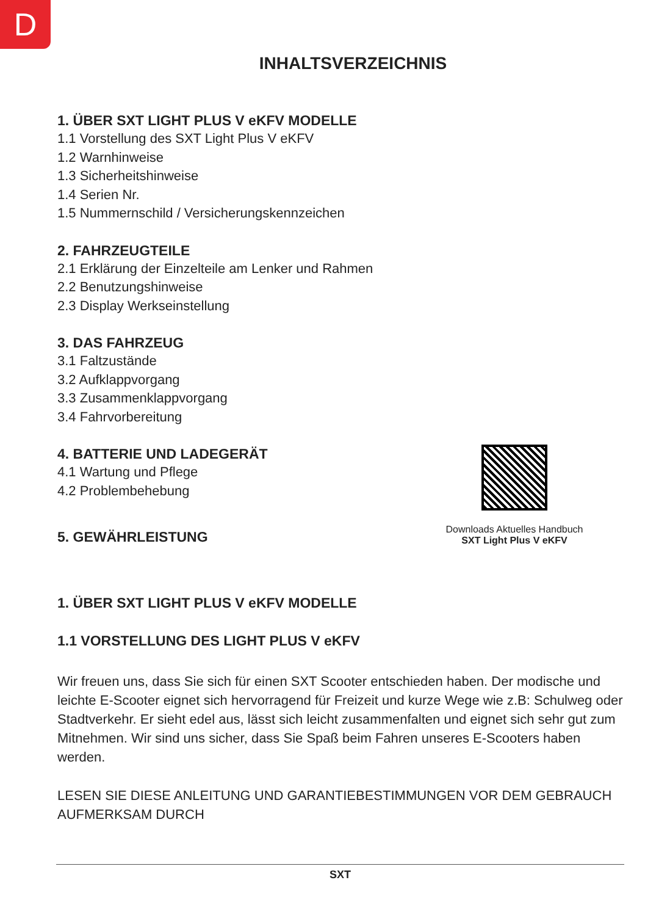D
INHALTSVERZEICHNIS
1. ÜBER SXT LIGHT PLUS V eKFV MODELLE
1.1 Vorstellung des SXT Light Plus V eKFV
1.2 Warnhinweise
1.3 Sicherheitshinweise
1.4 Serien Nr.
1.5 Nummernschild / Versicherungskennzeichen
2. FAHRZEUGTEILE
2.1 Erklärung der Einzelteile am Lenker und Rahmen
2.2 Benutzungshinweise
2.3 Display Werkseinstellung
3. DAS FAHRZEUG
3.1 Faltzustände
3.2 Aufklappvorgang
3.3 Zusammenklappvorgang
3.4 Fahrvorbereitung
4. BATTERIE UND LADEGERÄT
4.1 Wartung und Pflege
4.2 Problembehebung
5. GEWÄHRLEISTUNG
Downloads Aktuelles Handbuch
SXT Light Plus V eKFV
1. ÜBER SXT LIGHT PLUS V eKFV MODELLE
1.1 VORSTELLUNG DES LIGHT PLUS V eKFV
Wir freuen uns, dass Sie sich für einen SXT Scooter entschieden haben. Der modische und leichte E-Scooter eignet sich hervorragend für Freizeit und kurze Wege wie z.B: Schulweg oder Stadtverkehr. Er sieht edel aus, lässt sich leicht zusammenfalten und eignet sich sehr gut zum Mitnehmen. Wir sind uns sicher, dass Sie Spaß beim Fahren unseres E-Scooters haben werden.
LESEN SIE DIESE ANLEITUNG UND GARANTIEBESTIMMUNGEN VOR DEM GEBRAUCH AUFMERKSAM DURCH
SXT